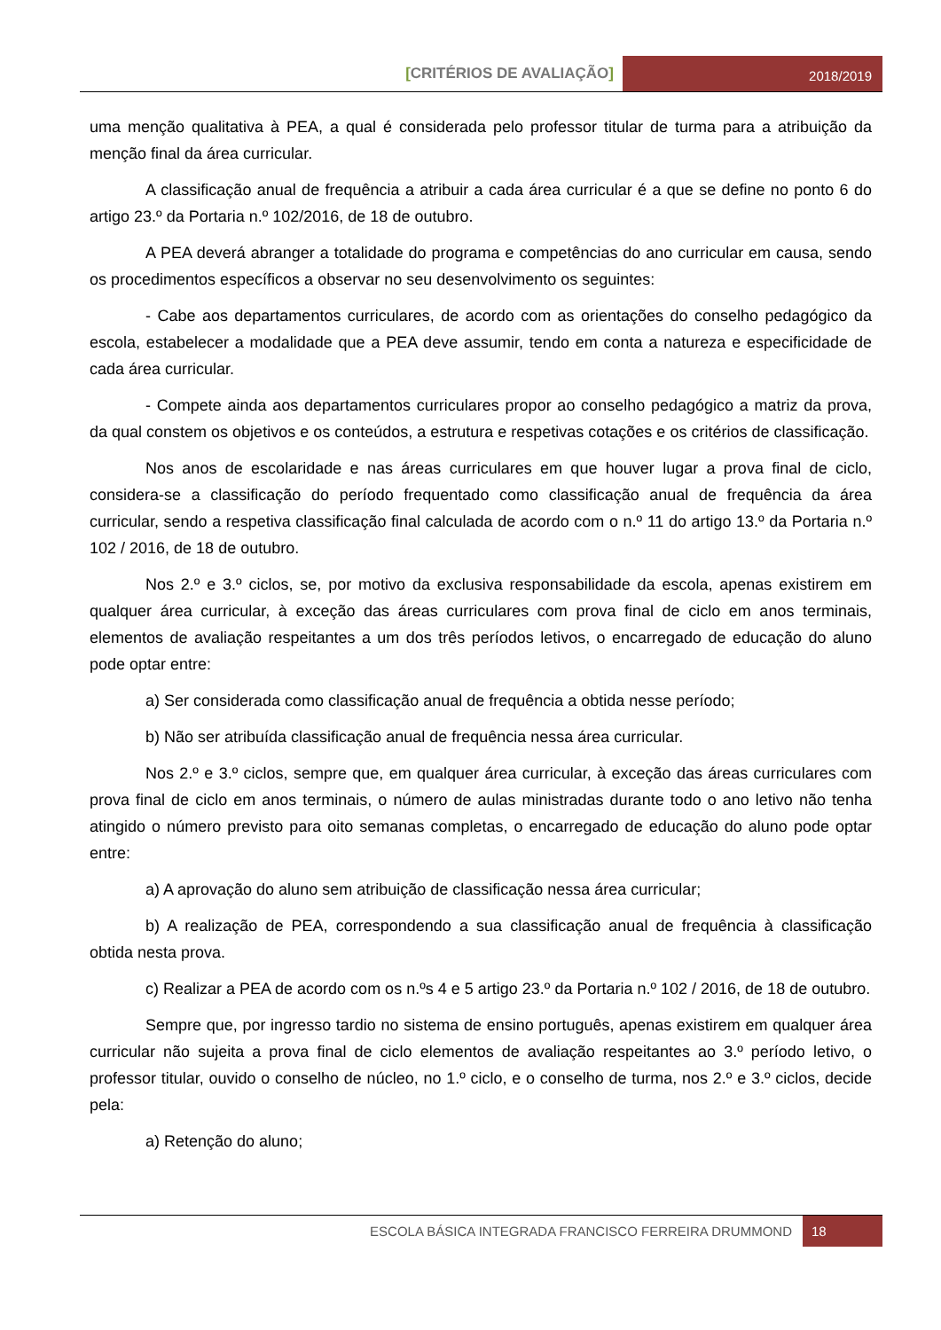[CRITÉRIOS DE AVALIAÇÃO]
2018/2019
uma menção qualitativa à PEA, a qual é considerada pelo professor titular de turma para a atribuição da menção final da área curricular.
A classificação anual de frequência a atribuir a cada área curricular é a que se define no ponto 6 do artigo 23.º da Portaria n.º 102/2016, de 18 de outubro.
A PEA deverá abranger a totalidade do programa e competências do ano curricular em causa, sendo os procedimentos específicos a observar no seu desenvolvimento os seguintes:
- Cabe aos departamentos curriculares, de acordo com as orientações do conselho pedagógico da escola, estabelecer a modalidade que a PEA deve assumir, tendo em conta a natureza e especificidade de cada área curricular.
- Compete ainda aos departamentos curriculares propor ao conselho pedagógico a matriz da prova, da qual constem os objetivos e os conteúdos, a estrutura e respetivas cotações e os critérios de classificação.
Nos anos de escolaridade e nas áreas curriculares em que houver lugar a prova final de ciclo, considera-se a classificação do período frequentado como classificação anual de frequência da área curricular, sendo a respetiva classificação final calculada de acordo com o n.º 11 do artigo 13.º da Portaria n.º 102 / 2016, de 18 de outubro.
Nos 2.º e 3.º ciclos, se, por motivo da exclusiva responsabilidade da escola, apenas existirem em qualquer área curricular, à exceção das áreas curriculares com prova final de ciclo em anos terminais, elementos de avaliação respeitantes a um dos três períodos letivos, o encarregado de educação do aluno pode optar entre:
a) Ser considerada como classificação anual de frequência a obtida nesse período;
b) Não ser atribuída classificação anual de frequência nessa área curricular.
Nos 2.º e 3.º ciclos, sempre que, em qualquer área curricular, à exceção das áreas curriculares com prova final de ciclo em anos terminais, o número de aulas ministradas durante todo o ano letivo não tenha atingido o número previsto para oito semanas completas, o encarregado de educação do aluno pode optar entre:
a) A aprovação do aluno sem atribuição de classificação nessa área curricular;
b) A realização de PEA, correspondendo a sua classificação anual de frequência à classificação obtida nesta prova.
c) Realizar a PEA de acordo com os n.ºs 4 e 5 artigo 23.º da Portaria n.º 102 / 2016, de 18 de outubro.
Sempre que, por ingresso tardio no sistema de ensino português, apenas existirem em qualquer área curricular não sujeita a prova final de ciclo elementos de avaliação respeitantes ao 3.º período letivo, o professor titular, ouvido o conselho de núcleo, no 1.º ciclo, e o conselho de turma, nos 2.º e 3.º ciclos, decide pela:
a) Retenção do aluno;
ESCOLA BÁSICA INTEGRADA FRANCISCO FERREIRA DRUMMOND
18